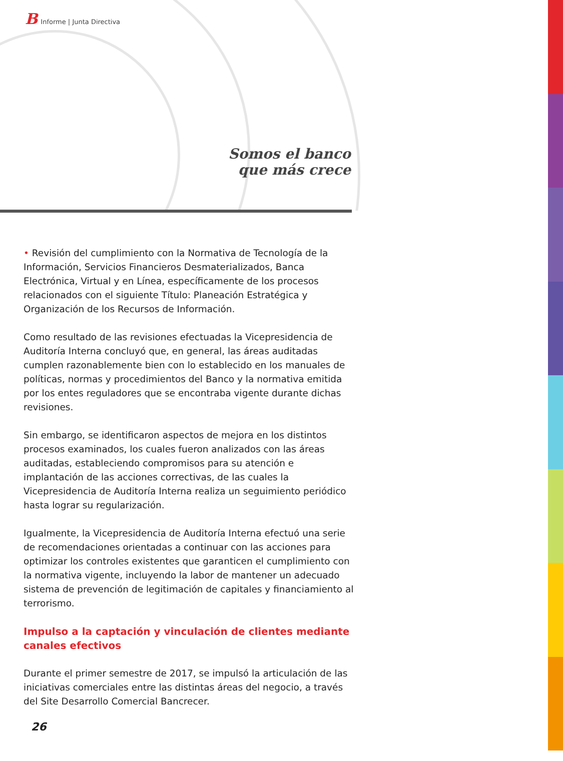B Informe | Junta Directiva
Somos el banco
que más crece
• Revisión del cumplimiento con la Normativa de Tecnología de la Información, Servicios Financieros Desmaterializados, Banca Electrónica, Virtual y en Línea, específicamente de los procesos relacionados con el siguiente Título: Planeación Estratégica y Organización de los Recursos de Información.
Como resultado de las revisiones efectuadas la Vicepresidencia de Auditoría Interna concluyó que, en general, las áreas auditadas cumplen razonablemente bien con lo establecido en los manuales de políticas, normas y procedimientos del Banco y la normativa emitida por los entes reguladores que se encontraba vigente durante dichas revisiones.
Sin embargo, se identificaron aspectos de mejora en los distintos procesos examinados, los cuales fueron analizados con las áreas auditadas, estableciendo compromisos para su atención e implantación de las acciones correctivas, de las cuales la Vicepresidencia de Auditoría Interna realiza un seguimiento periódico hasta lograr su regularización.
Igualmente, la Vicepresidencia de Auditoría Interna efectuó una serie de recomendaciones orientadas a continuar con las acciones para optimizar los controles existentes que garanticen el cumplimiento con la normativa vigente, incluyendo la labor de mantener un adecuado sistema de prevención de legitimación de capitales y financiamiento al terrorismo.
Impulso a la captación y vinculación de clientes mediante canales efectivos
Durante el primer semestre de 2017, se impulsó la articulación de las iniciativas comerciales entre las distintas áreas del negocio, a través del Site Desarrollo Comercial Bancrecer.
26